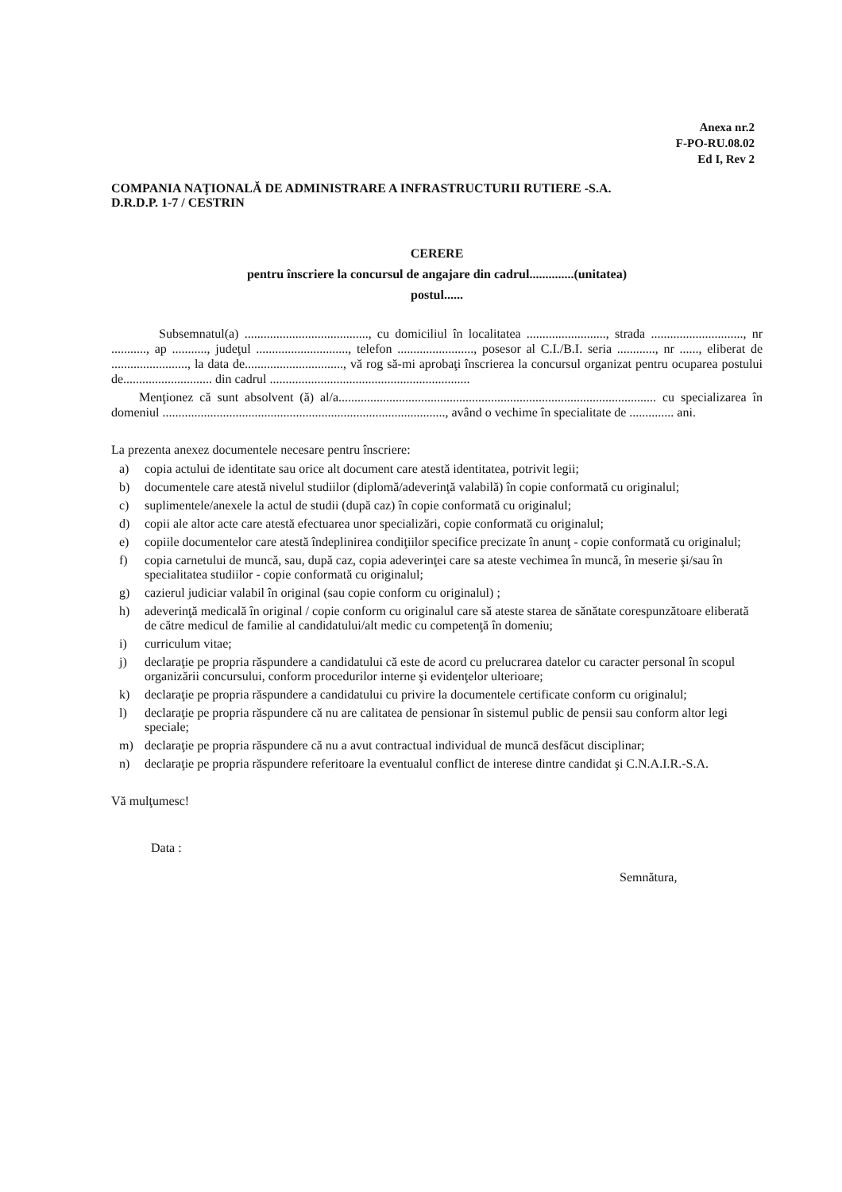Anexa nr.2
F-PO-RU.08.02
Ed I, Rev 2
COMPANIA NAŢIONALĂ DE ADMINISTRARE A INFRASTRUCTURII RUTIERE -S.A.
D.R.D.P. 1-7 / CESTRIN
CERERE
pentru înscriere la concursul de angajare din cadrul..............(unitatea)
postul......
Subsemnatul(a) ......................................., cu domiciliul în localitatea ........................., strada ............................., nr ..........., ap ..........., judeţul ............................., telefon ........................, posesor al C.I./B.I. seria ............, nr ......, eliberat de ........................, la data de..............................., vă rog să-mi aprobaţi înscrierea la concursul organizat pentru ocuparea postului de............................ din cadrul ...............................................................
Menţionez că sunt absolvent (ă) al/a.................................................................................................... cu specializarea în domeniul ........................................................................................., având o vechime în specialitate de .............. ani.
La prezenta anexez documentele necesare pentru înscriere:
a) copia actului de identitate sau orice alt document care atestă identitatea, potrivit legii;
b) documentele care atestă nivelul studiilor (diplomă/adeverinţă valabilă) în copie conformată cu originalul;
c) suplimentele/anexele la actul de studii (după caz) în copie conformată cu originalul;
d) copii ale altor acte care atestă efectuarea unor specializări, copie conformată cu originalul;
e) copiile documentelor care atestă îndeplinirea condiţiilor specifice precizate în anunţ - copie conformată cu originalul;
f) copia carnetului de muncă, sau, după caz, copia adeverinţei care sa ateste vechimea în muncă, în meserie şi/sau în specialitatea studiilor - copie conformată cu originalul;
g) cazierul judiciar valabil în original (sau copie conform cu originalul) ;
h) adeverinţă medicală în original / copie conform cu originalul care să ateste starea de sănătate corespunzătoare eliberată de către medicul de familie al candidatului/alt medic cu competenţă în domeniu;
i) curriculum vitae;
j) declaraţie pe propria răspundere a candidatului că este de acord cu prelucrarea datelor cu caracter personal în scopul organizării concursului, conform procedurilor interne şi evidenţelor ulterioare;
k) declaraţie pe propria răspundere a candidatului cu privire la documentele certificate conform cu originalul;
l) declaraţie pe propria răspundere că nu are calitatea de pensionar în sistemul public de pensii sau conform altor legi speciale;
m) declaraţie pe propria răspundere că nu a avut contractual individual de muncă desfăcut disciplinar;
n) declaraţie pe propria răspundere referitoare la eventualul conflict de interese dintre candidat şi C.N.A.I.R.-S.A.
Vă mulţumesc!
Data :
Semnătura,